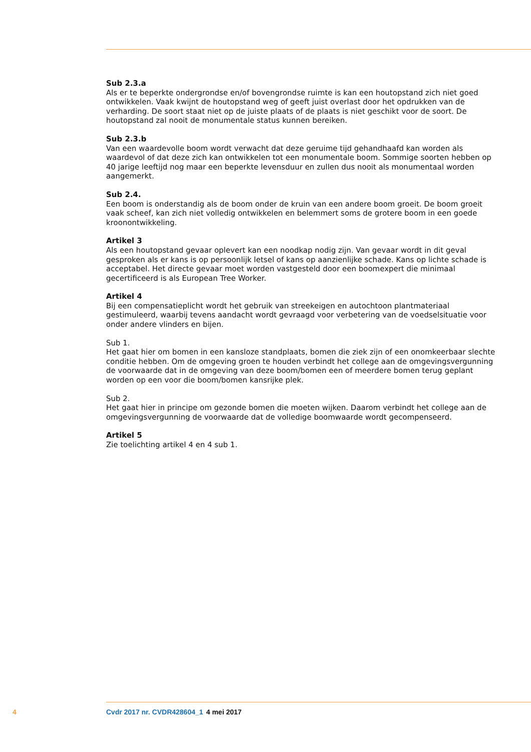Sub 2.3.a
Als er te beperkte ondergrondse en/of bovengrondse ruimte is kan een houtopstand zich niet goed ontwikkelen. Vaak kwijnt de houtopstand weg of geeft juist overlast door het opdrukken van de verharding. De soort staat niet op de juiste plaats of de plaats is niet geschikt voor de soort. De houtopstand zal nooit de monumentale status kunnen bereiken.
Sub 2.3.b
Van een waardevolle boom wordt verwacht dat deze geruime tijd gehandhaafd kan worden als waardevol of dat deze zich kan ontwikkelen tot een monumentale boom. Sommige soorten hebben op 40 jarige leeftijd nog maar een beperkte levensduur en zullen dus nooit als monumentaal worden aangemerkt.
Sub 2.4.
Een boom is onderstandig als de boom onder de kruin van een andere boom groeit. De boom groeit vaak scheef, kan zich niet volledig ontwikkelen en belemmert soms de grotere boom in een goede kroonontwikkeling.
Artikel 3
Als een houtopstand gevaar oplevert kan een noodkap nodig zijn. Van gevaar wordt in dit geval gesproken als er kans is op persoonlijk letsel of kans op aanzienlijke schade. Kans op lichte schade is acceptabel. Het directe gevaar moet worden vastgesteld door een boomexpert die minimaal gecertificeerd is als European Tree Worker.
Artikel 4
Bij een compensatieplicht wordt het gebruik van streekeigen en autochtoon plantmateriaal gestimuleerd, waarbij tevens aandacht wordt gevraagd voor verbetering van de voedselsituatie voor onder andere vlinders en bijen.
Sub 1.
Het gaat hier om bomen in een kansloze standplaats, bomen die ziek zijn of een onomkeerbaar slechte conditie hebben. Om de omgeving groen te houden verbindt het college aan de omgevingsvergunning de voorwaarde dat in de omgeving van deze boom/bomen een of meerdere bomen terug geplant worden op een voor die boom/bomen kansrijke plek.
Sub 2.
Het gaat hier in principe om gezonde bomen die moeten wijken. Daarom verbindt het college aan de omgevingsvergunning de voorwaarde dat de volledige boomwaarde wordt gecompenseerd.
Artikel 5
Zie toelichting artikel 4 en 4 sub 1.
4 Cvdr 2017 nr. CVDR428604_1 4 mei 2017